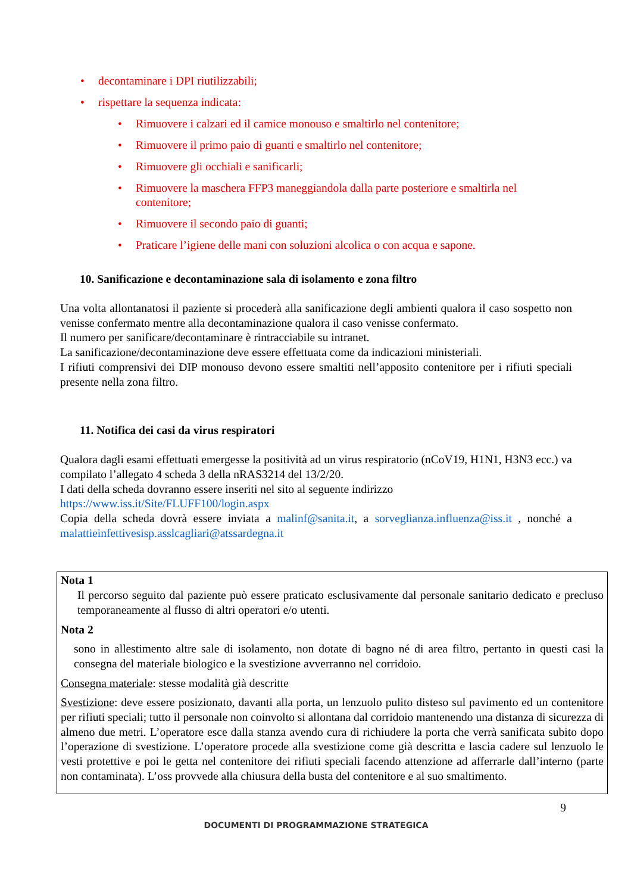• decontaminare i DPI riutilizzabili;
• rispettare la sequenza indicata:
• Rimuovere i calzari ed il camice monouso e smaltirlo nel contenitore;
• Rimuovere il primo paio di guanti e smaltirlo nel contenitore;
• Rimuovere gli occhiali e sanificarli;
• Rimuovere la maschera FFP3 maneggiandola dalla parte posteriore e smaltirla nel contenitore;
• Rimuovere il secondo paio di guanti;
• Praticare l’igiene delle mani con soluzioni alcolica o con acqua e sapone.
10. Sanificazione e decontaminazione sala di isolamento e zona filtro
Una volta allontanatosi il paziente si procederà alla sanificazione degli ambienti qualora il caso sospetto non venisse confermato mentre alla decontaminazione qualora il caso venisse confermato.
Il numero per sanificare/decontaminare è rintracciabile su intranet.
La sanificazione/decontaminazione deve essere effettuata come da indicazioni ministeriali.
I rifiuti comprensivi dei DIP monouso devono essere smaltiti nell’apposito contenitore per i rifiuti speciali presente nella zona filtro.
11. Notifica dei casi da virus respiratori
Qualora dagli esami effettuati emergesse la positività ad un virus respiratorio (nCoV19, H1N1, H3N3 ecc.) va compilato l’allegato 4 scheda 3 della nRAS3214 del 13/2/20.
I dati della scheda dovranno essere inseriti nel sito al seguente indirizzo
https://www.iss.it/Site/FLUFF100/login.aspx
Copia della scheda dovrà essere inviata a malinf@sanita.it, a sorveglianza.influenza@iss.it , nonché a malattieinfettivesisp.asslcagliari@atssardegna.it
Nota 1
Il percorso seguito dal paziente può essere praticato esclusivamente dal personale sanitario dedicato e precluso temporaneamente al flusso di altri operatori e/o utenti.
Nota 2
sono in allestimento altre sale di isolamento, non dotate di bagno né di area filtro, pertanto in questi casi la consegna del materiale biologico e la svestizione avverranno nel corridoio.
Consegna materiale: stesse modalità già descritte
Svestizione: deve essere posizionato, davanti alla porta, un lenzuolo pulito disteso sul pavimento ed un contenitore per rifiuti speciali; tutto il personale non coinvolto si allontana dal corridoio mantenendo una distanza di sicurezza di almeno due metri. L’operatore esce dalla stanza avendo cura di richiudere la porta che verrà sanificata subito dopo l’operazione di svestizione. L’operatore procede alla svestizione come già descritta e lascia cadere sul lenzuolo le vesti protettive e poi le getta nel contenitore dei rifiuti speciali facendo attenzione ad afferrarle dall’interno (parte non contaminata). L’oss provvede alla chiusura della busta del contenitore e al suo smaltimento.
9
DOCUMENTI DI PROGRAMMAZIONE STRATEGICA